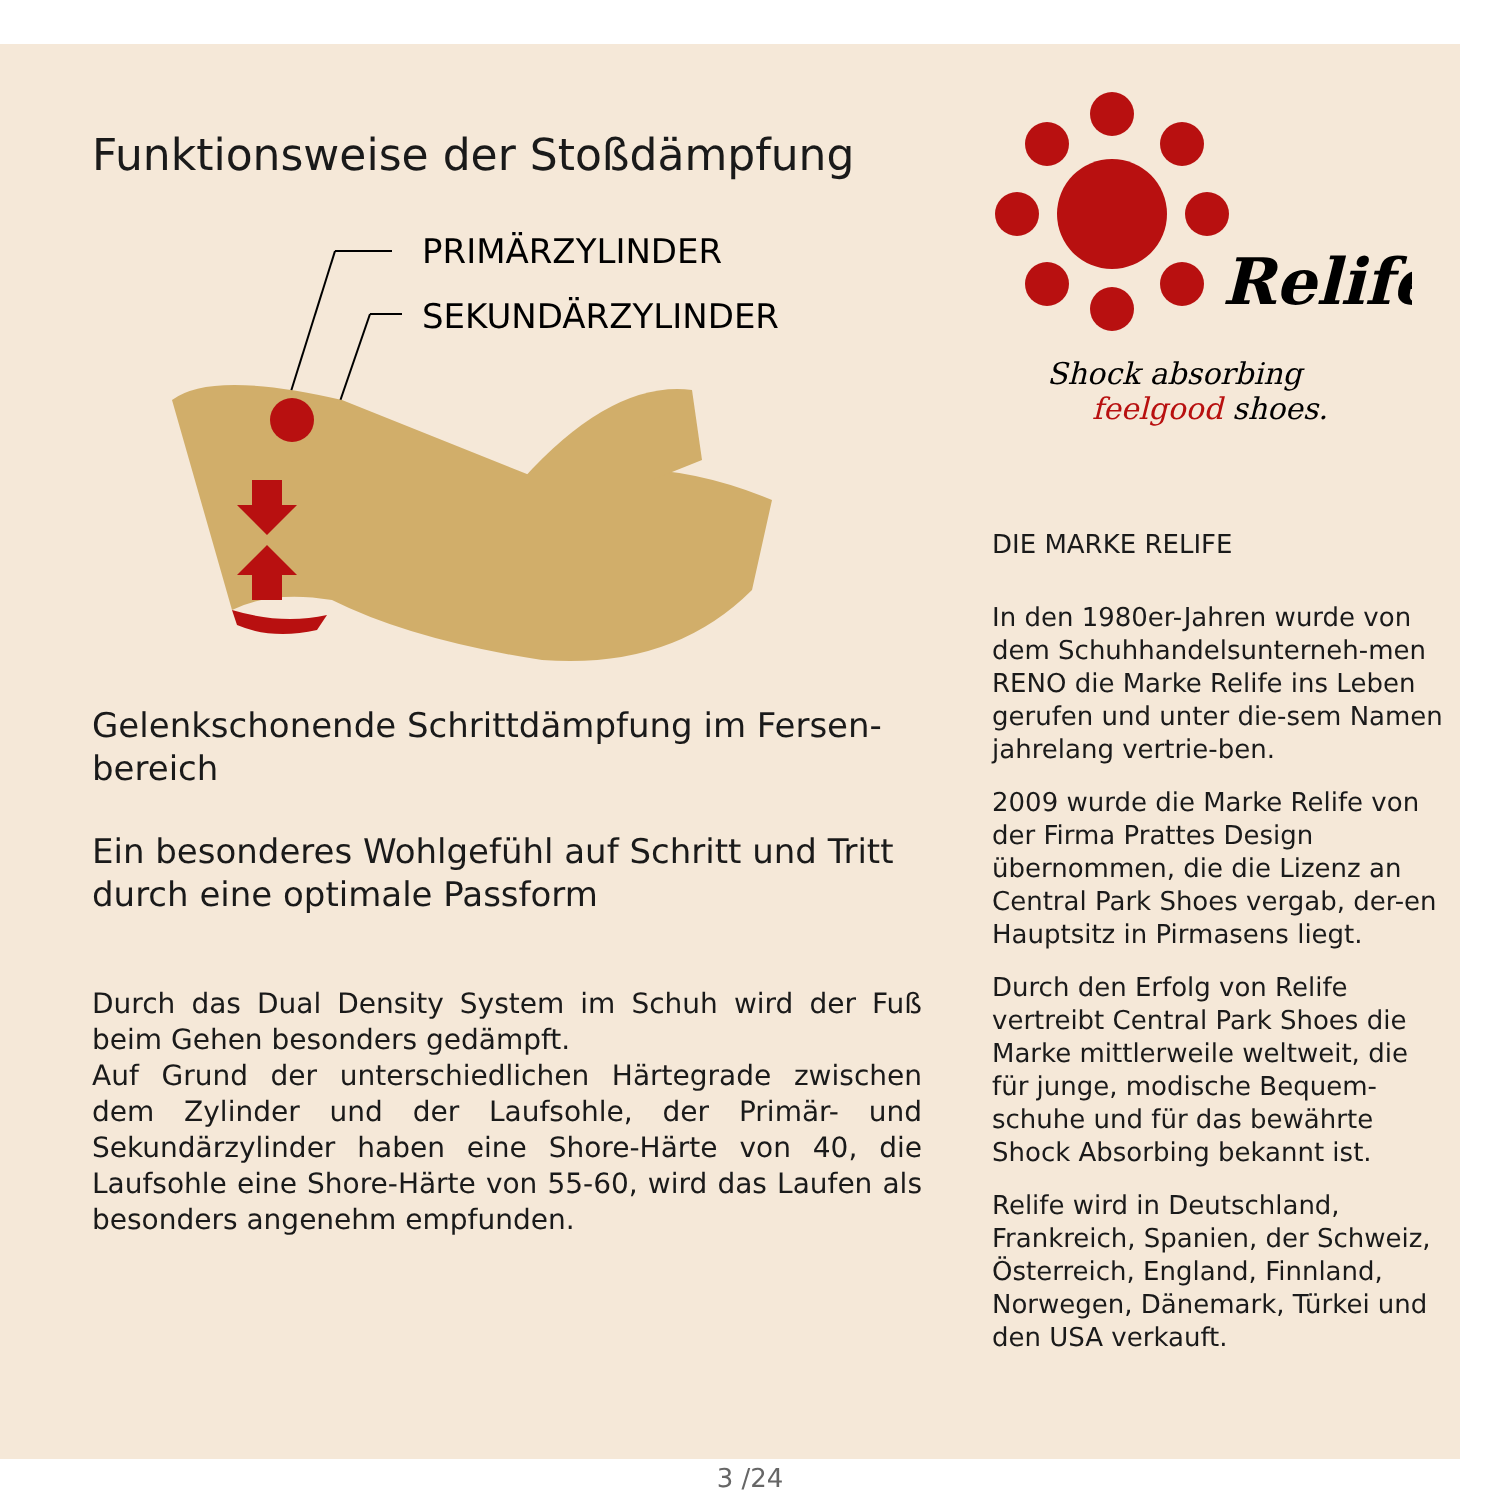Funktionsweise der Stoßdämpfung
PRIMÄRZYLINDER
SEKUNDÄRZYLINDER
Gelenkschonende Schrittdämpfung im Fersen-
bereich
Ein besonderes Wohlgefühl auf Schritt und Tritt durch eine optimale Passform
Durch das Dual Density System im Schuh wird der Fuß beim Gehen besonders gedämpft.
Auf Grund der unterschiedlichen Härtegrade zwischen dem Zylinder und der Laufsohle, der Primär- und Sekundärzylinder haben eine Shore-Härte von 40, die Laufsohle eine Shore-Härte von 55-60, wird das Laufen als besonders angenehm empfunden.
Relife
Shock absorbing
feelgood shoes.
DIE MARKE RELIFE
In den 1980er-Jahren wurde von dem Schuhhandelsunterneh-men RENO die Marke Relife ins Leben gerufen und unter die-sem Namen jahrelang vertrie-ben.
2009 wurde die Marke Relife von der Firma Prattes Design übernommen, die die Lizenz an Central Park Shoes vergab, der-en Hauptsitz in Pirmasens liegt.
Durch den Erfolg von Relife vertreibt Central Park Shoes die Marke mittlerweile weltweit, die für junge, modische Bequem-schuhe und für das bewährte Shock Absorbing bekannt ist.
Relife wird in Deutschland, Frankreich, Spanien, der Schweiz, Österreich, England, Finnland, Norwegen, Dänemark, Türkei und den USA verkauft.
3 /24